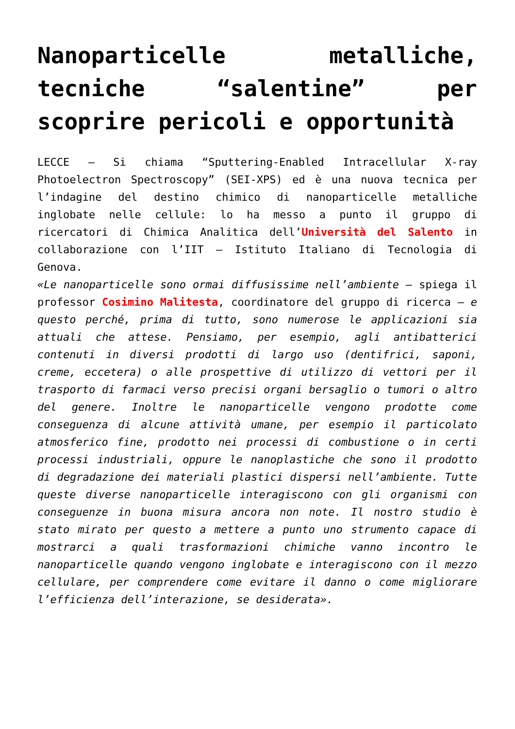Nanoparticelle metalliche, tecniche “salentine” per scoprire pericoli e opportunità
LECCE – Si chiama “Sputtering-Enabled Intracellular X-ray Photoelectron Spectroscopy” (SEI-XPS) ed è una nuova tecnica per l’indagine del destino chimico di nanoparticelle metalliche inglobate nelle cellule: lo ha messo a punto il gruppo di ricercatori di Chimica Analitica dell’Università del Salento in collaborazione con l’IIT – Istituto Italiano di Tecnologia di Genova.
«Le nanoparticelle sono ormai diffusissime nell’ambiente – spiega il professor Cosimino Malitesta, coordinatore del gruppo di ricerca – e questo perché, prima di tutto, sono numerose le applicazioni sia attuali che attese. Pensiamo, per esempio, agli antibatterici contenuti in diversi prodotti di largo uso (dentifrici, saponi, creme, eccetera) o alle prospettive di utilizzo di vettori per il trasporto di farmaci verso precisi organi bersaglio o tumori o altro del genere. Inoltre le nanoparticelle vengono prodotte come conseguenza di alcune attività umane, per esempio il particolato atmosferico fine, prodotto nei processi di combustione o in certi processi industriali, oppure le nanoplastiche che sono il prodotto di degradazione dei materiali plastici dispersi nell’ambiente. Tutte queste diverse nanoparticelle interagiscono con gli organismi con conseguenze in buona misura ancora non note. Il nostro studio è stato mirato per questo a mettere a punto uno strumento capace di mostrarci a quali trasformazioni chimiche vanno incontro le nanoparticelle quando vengono inglobate e interagiscono con il mezzo cellulare, per comprendere come evitare il danno o come migliorare l’efficienza dell’interazione, se desiderata».